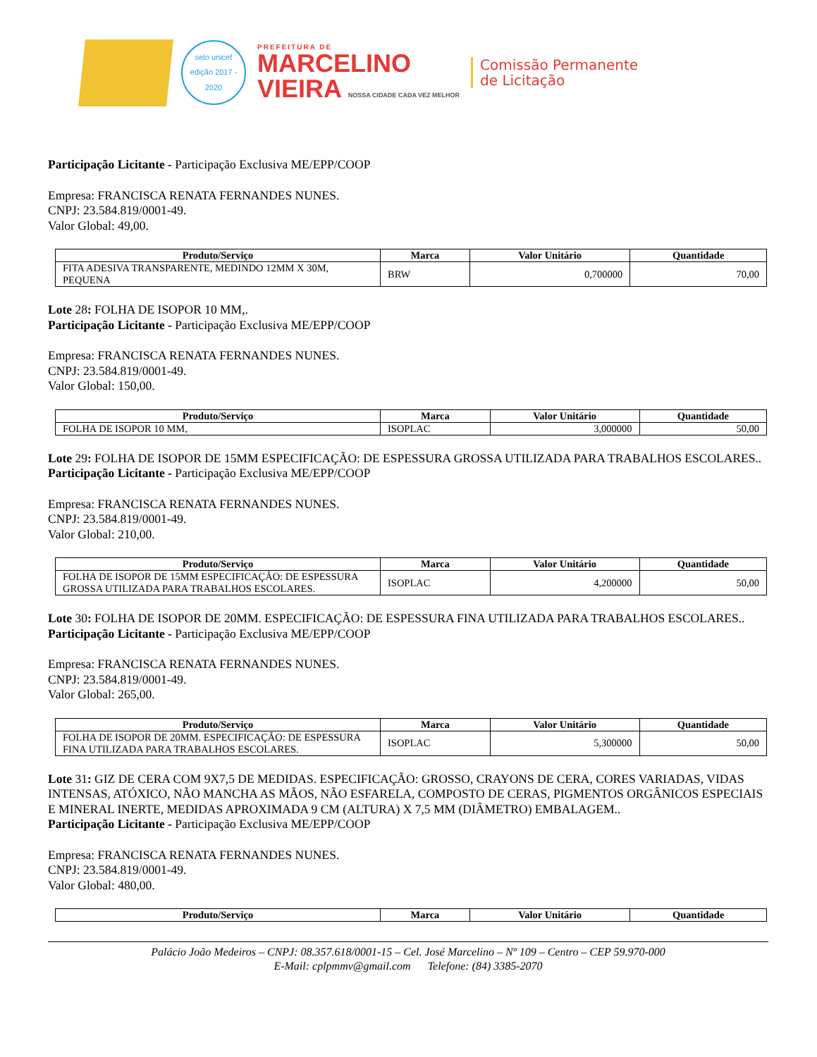selo unicef
edição 2017 - 2020
PREFEITURA DE
MARCELINO
VIEIRA NOSSA CIDADE CADA VEZ MELHOR
Comissão Permanente
de Licitação
Participação Licitante - Participação Exclusiva ME/EPP/COOP
Empresa: FRANCISCA RENATA FERNANDES NUNES.
CNPJ: 23.584.819/0001-49.
Valor Global: 49,00.
| Produto/Serviço | Marca | Valor Unitário | Quantidade |
| --- | --- | --- | --- |
| FITA ADESIVA TRANSPARENTE, MEDINDO 12MM X 30M, PEQUENA | BRW | 0,700000 | 70,00 |
Lote 28: FOLHA DE ISOPOR 10 MM,.
Participação Licitante - Participação Exclusiva ME/EPP/COOP
Empresa: FRANCISCA RENATA FERNANDES NUNES.
CNPJ: 23.584.819/0001-49.
Valor Global: 150,00.
| Produto/Serviço | Marca | Valor Unitário | Quantidade |
| --- | --- | --- | --- |
| FOLHA DE ISOPOR 10 MM, | ISOPLAC | 3,000000 | 50,00 |
Lote 29: FOLHA DE ISOPOR DE 15MM ESPECIFICAÇÃO: DE ESPESSURA GROSSA UTILIZADA PARA TRABALHOS ESCOLARES..
Participação Licitante - Participação Exclusiva ME/EPP/COOP
Empresa: FRANCISCA RENATA FERNANDES NUNES.
CNPJ: 23.584.819/0001-49.
Valor Global: 210,00.
| Produto/Serviço | Marca | Valor Unitário | Quantidade |
| --- | --- | --- | --- |
| FOLHA DE ISOPOR DE 15MM ESPECIFICAÇÃO: DE ESPESSURA GROSSA UTILIZADA PARA TRABALHOS ESCOLARES. | ISOPLAC | 4,200000 | 50,00 |
Lote 30: FOLHA DE ISOPOR DE 20MM. ESPECIFICAÇÃO: DE ESPESSURA FINA UTILIZADA PARA TRABALHOS ESCOLARES..
Participação Licitante - Participação Exclusiva ME/EPP/COOP
Empresa: FRANCISCA RENATA FERNANDES NUNES.
CNPJ: 23.584.819/0001-49.
Valor Global: 265,00.
| Produto/Serviço | Marca | Valor Unitário | Quantidade |
| --- | --- | --- | --- |
| FOLHA DE ISOPOR DE 20MM. ESPECIFICAÇÃO: DE ESPESSURA FINA UTILIZADA PARA TRABALHOS ESCOLARES. | ISOPLAC | 5,300000 | 50,00 |
Lote 31: GIZ DE CERA COM 9X7,5 DE MEDIDAS. ESPECIFICAÇÃO: GROSSO, CRAYONS DE CERA, CORES VARIADAS, VIDAS INTENSAS, ATÓXICO, NÃO MANCHA AS MÃOS, NÃO ESFARELA, COMPOSTO DE CERAS, PIGMENTOS ORGÂNICOS ESPECIAIS E MINERAL INERTE, MEDIDAS APROXIMADA 9 CM (ALTURA) X 7,5 MM (DIÂMETRO) EMBALAGEM..
Participação Licitante - Participação Exclusiva ME/EPP/COOP
Empresa: FRANCISCA RENATA FERNANDES NUNES.
CNPJ: 23.584.819/0001-49.
Valor Global: 480,00.
| Produto/Serviço | Marca | Valor Unitário | Quantidade |
| --- | --- | --- | --- |
Palácio João Medeiros – CNPJ: 08.357.618/0001-15 – Cel. José Marcelino – Nº 109 – Centro – CEP 59.970-000
E-Mail: cplpmmv@gmail.com Telefone: (84) 3385-2070